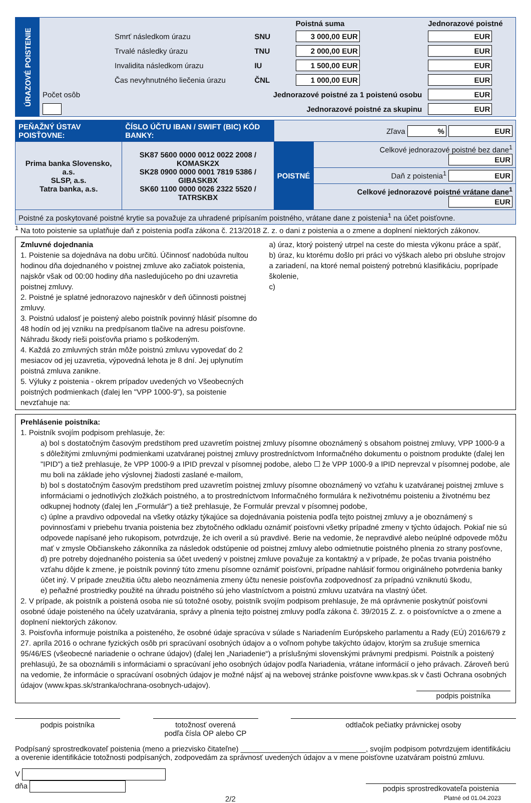| ÚRAZOVÉ POISTENIE | | | Poistná suma | Jednorazové poistné |
| | Smrť následkom úrazu | SNU | 3 000,00 EUR | EUR |
| | Trvalé následky úrazu | TNU | 2 000,00 EUR | EUR |
| | Invalidita následkom úrazu | IU | 1 500,00 EUR | EUR |
| | Čas nevyhnutného liečenia úrazu | ČNL | 1 000,00 EUR | EUR |
| | Počet osôb | Jednorazové poistné za 1 poistenú osobu | | EUR |
| | | Jednorazové poistné za skupinu | | EUR |
| PEŇAŽNÝ ÚSTAV POISŤOVNE: | ČÍSLO ÚČTU IBAN / SWIFT (BIC) KÓD BANKY: | Zľava % EUR | |
| Prima banka Slovensko, a.s. SLSP, a.s. Tatra banka, a.s. | SK87 5600 0000 0012 0022 2008 / KOMASK2X SK28 0900 0000 0001 7819 5386 / GIBASKBX SK60 1100 0000 0026 2322 5520 / TATRSKBX | POISTNÉ | Celkové jednorazové poistné bez dane<sup>1</sup> EUR |
| | | | Daň z poistenia<sup>1</sup> EUR |
| | | | Celkové jednorazové poistné vrátane dane<sup>1</sup> EUR |
| Poistné za poskytované poistné krytie sa považuje za uhradené pripísaním poistného, vrátane dane z poistenia<sup>1</sup> na účet poisťovne. | | | |
<sup>1</sup> Na toto poistenie sa uplatňuje daň z poistenia podľa zákona č. 213/2018 Z. z. o dani z poistenia a o zmene a doplnení niektorých zákonov.
Zmluvné dojednania
1. Poistenie sa dojednáva na dobu určitú. Účinnosť nadobúda nultou hodinou dňa dojednaného v poistnej zmluve ako začiatok poistenia, najskôr však od 00:00 hodiny dňa nasledujúceho po dni uzavretia poistnej zmluvy.
2. Poistné je splatné jednorazovo najneskôr v deň účinnosti poistnej zmluvy.
3. Poistnú udalosť je poistený alebo poistník povinný hlásiť písomne do 48 hodín od jej vzniku na predpísanom tlačive na adresu poisťovne. Náhradu škody rieši poisťovňa priamo s poškodeným.
4. Každá zo zmluvných strán môže poistnú zmluvu vypovedať do 2 mesiacov od jej uzavretia, výpovedná lehota je 8 dní. Jej uplynutím poistná zmluva zanikne.
5. Výluky z poistenia - okrem prípadov uvedených vo Všeobecných poistných podmienkach (ďalej len "VPP 1000-9"), sa poistenie nevzťahuje na:
a) úraz, ktorý poistený utrpel na ceste do miesta výkonu práce a späť,
b) úraz, ku ktorému došlo pri práci vo výškach alebo pri obsluhe strojov a zariadení, na ktoré nemal poistený potrebnú klasifikáciu, poprípade školenie,
c)
Prehlásenie poistníka:
1. Poistník svojím podpisom prehlasuje, že:
a) bol s dostatočným časovým predstihom pred uzavretím poistnej zmluvy písomne oboznámený s obsahom poistnej zmluvy, VPP 1000-9 a s dôležitými zmluvnými podmienkami uzatváranej poistnej zmluvy prostredníctvom Informačného dokumentu o poistnom produkte (ďalej len "IPID") a tiež prehlasuje, že VPP 1000-9 a IPID prevzal v písomnej podobe, alebo ☐ že VPP 1000-9 a IPID neprevzal v písomnej podobe, ale mu boli na základe jeho výslovnej žiadosti zaslané e-mailom,
b) bol s dostatočným časovým predstihom pred uzavretím poistnej zmluvy písomne oboznámený vo vzťahu k uzatváranej poistnej zmluve s informáciami o jednotlivých zložkách poistného, a to prostredníctvom Informačného formulára k neživotnému poisteniu a životnému bez odkupnej hodnoty (ďalej len „Formulár“) a tiež prehlasuje, že Formulár prevzal v písomnej podobe,
c) úplne a pravdivo odpovedal na všetky otázky týkajúce sa dojednávania poistenia podľa tejto poistnej zmluvy a je oboznámený s povinnosťami v priebehu trvania poistenia bez zbytočného odkladu oznámiť poisťovni všetky prípadné zmeny v týchto údajoch. Pokiaľ nie sú odpovede napísané jeho rukopisom, potvrdzuje, že ich overil a sú pravdivé. Berie na vedomie, že nepravdivé alebo neúplné odpovede môžu mať v zmysle Občianskeho zákonníka za následok odstúpenie od poistnej zmluvy alebo odmietnutie poistného plnenia zo strany posťovne,
d) pre potreby dojednaného poistenia sa účet uvedený v poistnej zmluve považuje za kontaktný a v prípade, že počas trvania poistného vzťahu dôjde k zmene, je poistník povinný túto zmenu písomne oznámiť poisťovni, prípadne nahlásiť formou originálneho potvrdenia banky účet iný. V prípade zneužitia účtu alebo neoznámenia zmeny účtu nenesie poisťovňa zodpovednosť za prípadnú vzniknutú škodu,
e) peňažné prostriedky použité na úhradu poistného sú jeho vlastníctvom a poistnú zmluvu uzatvára na vlastný účet.
2. V prípade, ak poistník a poistená osoba nie sú totožné osoby, poistník svojím podpisom prehlasuje, že má oprávnenie poskytnúť poisťovni osobné údaje poisteného na účely uzatvárania, správy a plnenia tejto poistnej zmluvy podľa zákona č. 39/2015 Z. z. o poisťovníctve a o zmene a doplnení niektorých zákonov.
3. Poisťovňa informuje poistníka a poisteného, že osobné údaje spracúva v súlade s Nariadením Európskeho parlamentu a Rady (EÚ) 2016/679 z 27. apríla 2016 o ochrane fyzických osôb pri spracúvaní osobných údajov a o voľnom pohybe takýchto údajov, ktorým sa zrušuje smernica 95/46/ES (všeobecné nariadenie o ochrane údajov) (ďalej len „Nariadenie“) a príslušnými slovenskými právnymi predpismi. Poistník a poistený prehlasujú, že sa oboznámili s informáciami o spracúvaní jeho osobných údajov podľa Nariadenia, vrátane informácií o jeho právach. Zároveň berú na vedomie, že informácie o spracúvaní osobných údajov je možné nájsť aj na webovej stránke poisťovne www.kpas.sk v časti Ochrana osobných údajov (www.kpas.sk/stranka/ochrana-osobnych-udajov).
podpis poistníka
podpis poistníka totožnosť overená
podľa čísla OP alebo CP
odtlačok pečiatky právnickej osoby
Podpísaný sprostredkovateľ poistenia (meno a priezvisko čitateľne) ______________________________, svojím podpisom potvrdzujem identifikáciu a overenie identifikácie totožnosti podpísaných, zodpovedám za správnosť uvedených údajov a v mene poisťovne uzatváram poistnú zmluvu.
V
dňa
podpis sprostredkovateľa poistenia
2/2 Platné od 01.04.2023